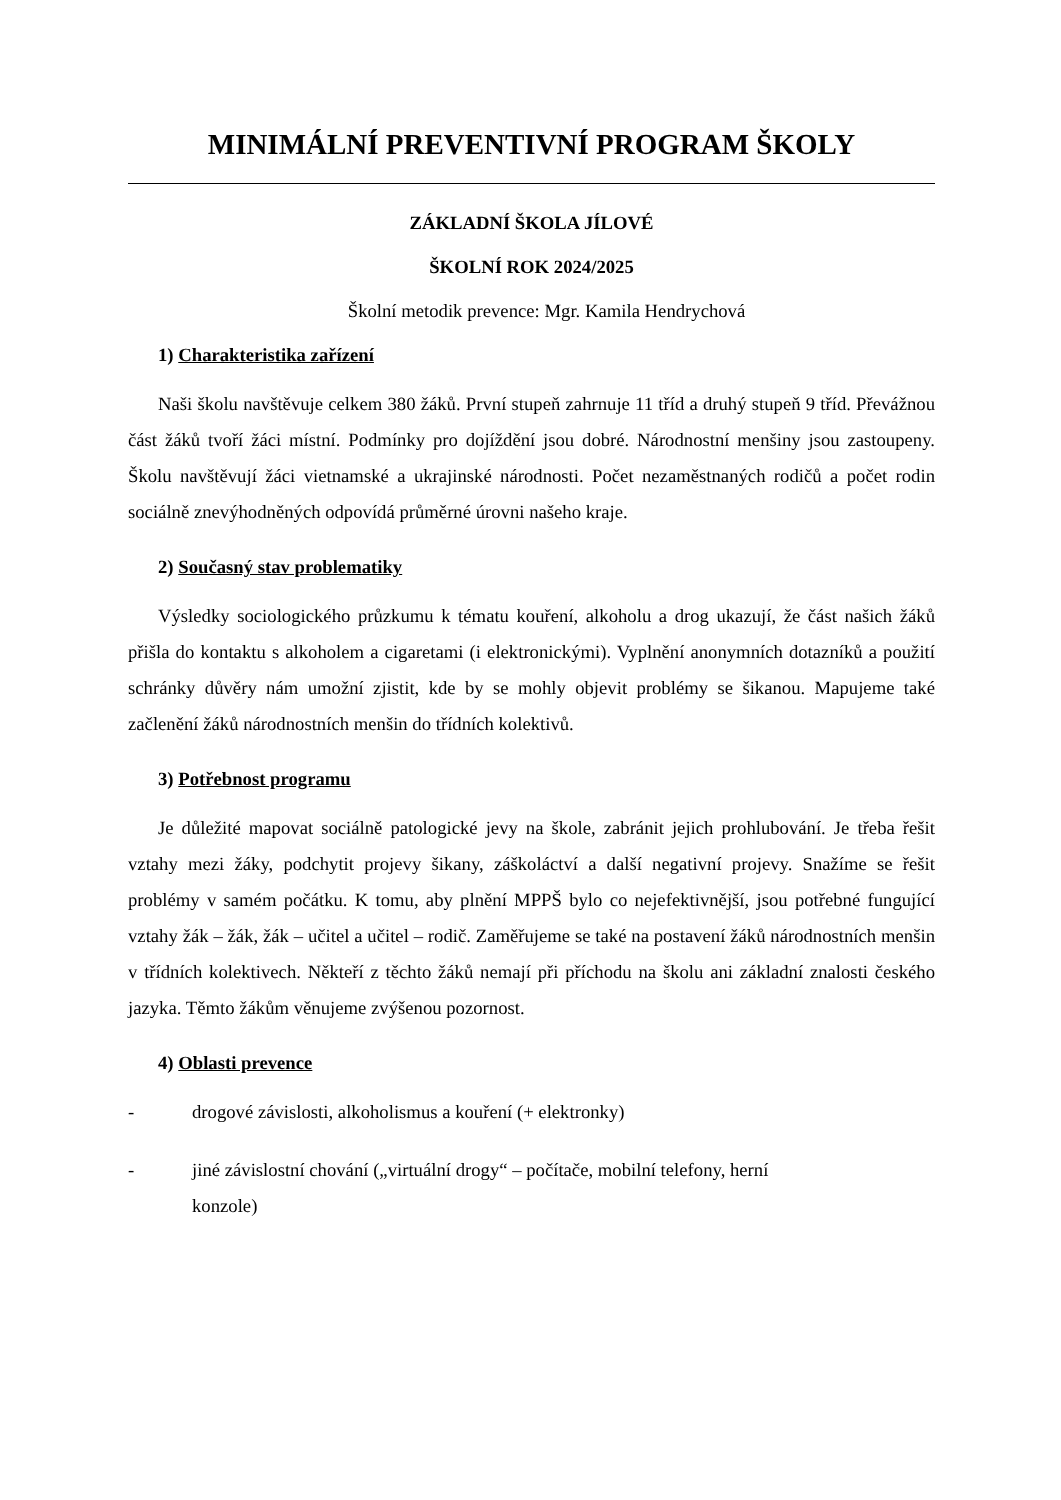MINIMÁLNÍ PREVENTIVNÍ PROGRAM ŠKOLY
ZÁKLADNÍ ŠKOLA JÍLOVÉ
ŠKOLNÍ ROK 2024/2025
Školní metodik prevence: Mgr. Kamila Hendrychová
1) Charakteristika zařízení
Naši školu navštěvuje celkem 380 žáků. První stupeň zahrnuje 11 tříd a druhý stupeň 9 tříd. Převážnou část žáků tvoří žáci místní. Podmínky pro dojíždění jsou dobré. Národnostní menšiny jsou zastoupeny. Školu navštěvují žáci vietnamské a ukrajinské národnosti. Počet nezaměstnaných rodičů a počet rodin sociálně znevýhodněných odpovídá průměrné úrovni našeho kraje.
2) Současný stav problematiky
Výsledky sociologického průzkumu k tématu kouření, alkoholu a drog ukazují, že část našich žáků přišla do kontaktu s alkoholem a cigaretami (i elektronickými). Vyplnění anonymních dotazníků a použití schránky důvěry nám umožní zjistit, kde by se mohly objevit problémy se šikanou. Mapujeme také začlenění žáků národnostních menšin do třídních kolektivů.
3) Potřebnost programu
Je důležité mapovat sociálně patologické jevy na škole, zabránit jejich prohlubování. Je třeba řešit vztahy mezi žáky, podchytit projevy šikany, záškoláctví a další negativní projevy. Snažíme se řešit problémy v samém počátku. K tomu, aby plnění MPPŠ bylo co nejefektivnější, jsou potřebné fungující vztahy žák – žák, žák – učitel a učitel – rodič. Zaměřujeme se také na postavení žáků národnostních menšin v třídních kolektivech. Někteří z těchto žáků nemají při příchodu na školu ani základní znalosti českého jazyka. Těmto žákům věnujeme zvýšenou pozornost.
4) Oblasti prevence
- drogové závislosti, alkoholismus a kouření (+ elektronky)
- jiné závislostní chování („virtuální drogy“ – počítače, mobilní telefony, herní
konzole)